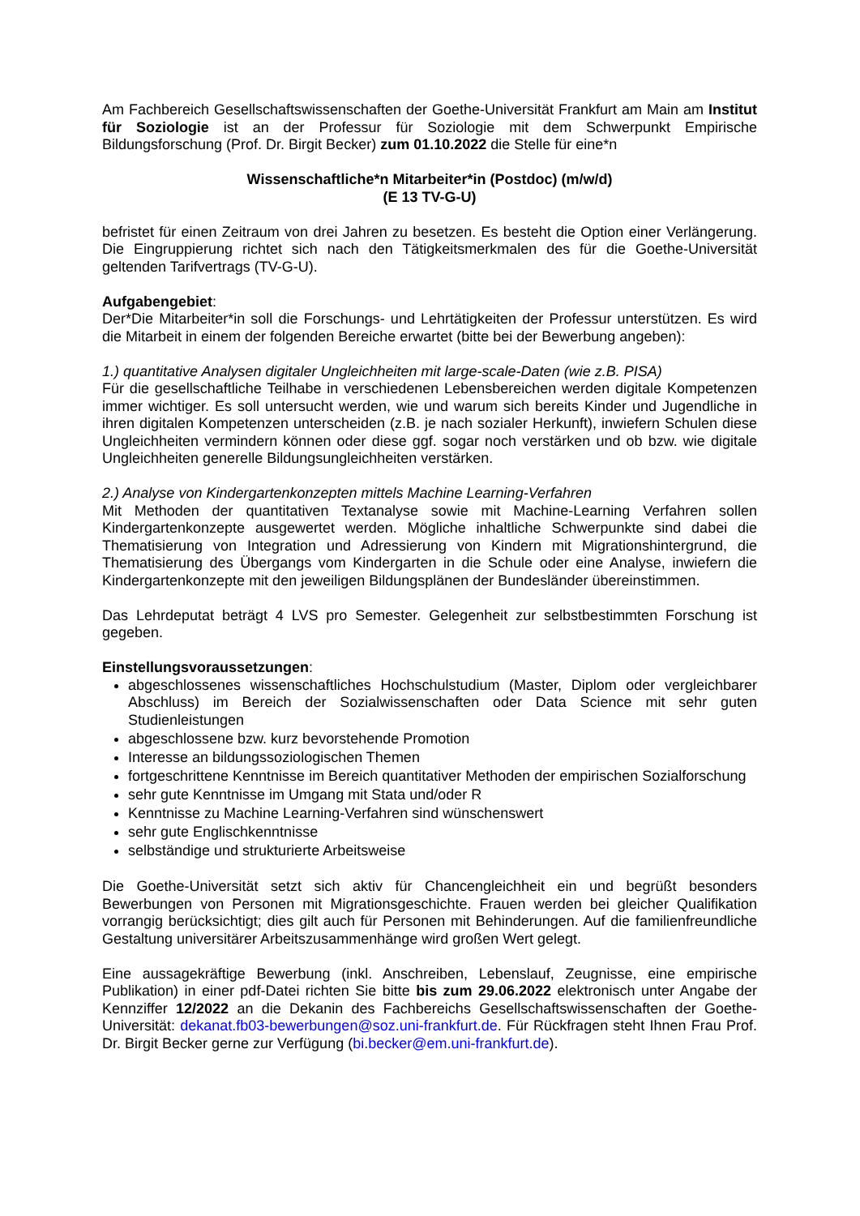Am Fachbereich Gesellschaftswissenschaften der Goethe-Universität Frankfurt am Main am Institut für Soziologie ist an der Professur für Soziologie mit dem Schwerpunkt Empirische Bildungsforschung (Prof. Dr. Birgit Becker) zum 01.10.2022 die Stelle für eine*n
Wissenschaftliche*n Mitarbeiter*in (Postdoc) (m/w/d)
(E 13 TV-G-U)
befristet für einen Zeitraum von drei Jahren zu besetzen. Es besteht die Option einer Verlängerung. Die Eingruppierung richtet sich nach den Tätigkeitsmerkmalen des für die Goethe-Universität geltenden Tarifvertrags (TV-G-U).
Aufgabengebiet:
Der*Die Mitarbeiter*in soll die Forschungs- und Lehrtätigkeiten der Professur unterstützen. Es wird die Mitarbeit in einem der folgenden Bereiche erwartet (bitte bei der Bewerbung angeben):
1.) quantitative Analysen digitaler Ungleichheiten mit large-scale-Daten (wie z.B. PISA)
Für die gesellschaftliche Teilhabe in verschiedenen Lebensbereichen werden digitale Kompetenzen immer wichtiger. Es soll untersucht werden, wie und warum sich bereits Kinder und Jugendliche in ihren digitalen Kompetenzen unterscheiden (z.B. je nach sozialer Herkunft), inwiefern Schulen diese Ungleichheiten vermindern können oder diese ggf. sogar noch verstärken und ob bzw. wie digitale Ungleichheiten generelle Bildungsungleichheiten verstärken.
2.) Analyse von Kindergartenkonzepten mittels Machine Learning-Verfahren
Mit Methoden der quantitativen Textanalyse sowie mit Machine-Learning Verfahren sollen Kindergartenkonzepte ausgewertet werden. Mögliche inhaltliche Schwerpunkte sind dabei die Thematisierung von Integration und Adressierung von Kindern mit Migrationshintergrund, die Thematisierung des Übergangs vom Kindergarten in die Schule oder eine Analyse, inwiefern die Kindergartenkonzepte mit den jeweiligen Bildungsplänen der Bundesländer übereinstimmen.
Das Lehrdeputat beträgt 4 LVS pro Semester. Gelegenheit zur selbstbestimmten Forschung ist gegeben.
Einstellungsvoraussetzungen:
abgeschlossenes wissenschaftliches Hochschulstudium (Master, Diplom oder vergleichbarer Abschluss) im Bereich der Sozialwissenschaften oder Data Science mit sehr guten Studienleistungen
abgeschlossene bzw. kurz bevorstehende Promotion
Interesse an bildungssoziologischen Themen
fortgeschrittene Kenntnisse im Bereich quantitativer Methoden der empirischen Sozialforschung
sehr gute Kenntnisse im Umgang mit Stata und/oder R
Kenntnisse zu Machine Learning-Verfahren sind wünschenswert
sehr gute Englischkenntnisse
selbständige und strukturierte Arbeitsweise
Die Goethe-Universität setzt sich aktiv für Chancengleichheit ein und begrüßt besonders Bewerbungen von Personen mit Migrationsgeschichte. Frauen werden bei gleicher Qualifikation vorrangig berücksichtigt; dies gilt auch für Personen mit Behinderungen. Auf die familienfreundliche Gestaltung universitärer Arbeitszusammenhänge wird großen Wert gelegt.
Eine aussagekräftige Bewerbung (inkl. Anschreiben, Lebenslauf, Zeugnisse, eine empirische Publikation) in einer pdf-Datei richten Sie bitte bis zum 29.06.2022 elektronisch unter Angabe der Kennziffer 12/2022 an die Dekanin des Fachbereichs Gesellschaftswissenschaften der Goethe-Universität: dekanat.fb03-bewerbungen@soz.uni-frankfurt.de. Für Rückfragen steht Ihnen Frau Prof. Dr. Birgit Becker gerne zur Verfügung (bi.becker@em.uni-frankfurt.de).